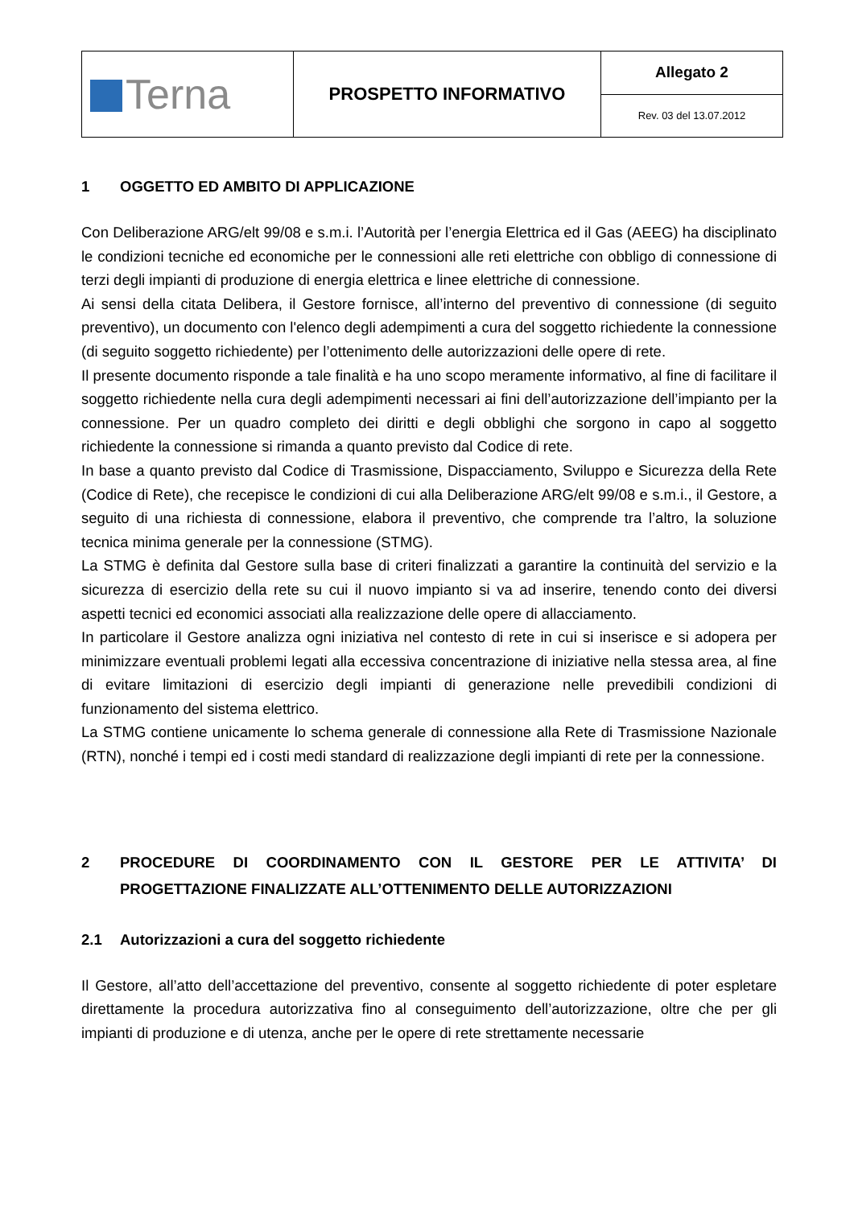| Terna | PROSPETTO INFORMATIVO | Allegato 2 |
| | | Rev. 03 del 13.07.2012 |
1 OGGETTO ED AMBITO DI APPLICAZIONE
Con Deliberazione ARG/elt 99/08 e s.m.i. l’Autorità per l’energia Elettrica ed il Gas (AEEG) ha disciplinato le condizioni tecniche ed economiche per le connessioni alle reti elettriche con obbligo di connessione di terzi degli impianti di produzione di energia elettrica e linee elettriche di connessione.
Ai sensi della citata Delibera, il Gestore fornisce, all’interno del preventivo di connessione (di seguito preventivo), un documento con l'elenco degli adempimenti a cura del soggetto richiedente la connessione (di seguito soggetto richiedente) per l’ottenimento delle autorizzazioni delle opere di rete.
Il presente documento risponde a tale finalità e ha uno scopo meramente informativo, al fine di facilitare il soggetto richiedente nella cura degli adempimenti necessari ai fini dell’autorizzazione dell’impianto per la connessione. Per un quadro completo dei diritti e degli obblighi che sorgono in capo al soggetto richiedente la connessione si rimanda a quanto previsto dal Codice di rete.
In base a quanto previsto dal Codice di Trasmissione, Dispacciamento, Sviluppo e Sicurezza della Rete (Codice di Rete), che recepisce le condizioni di cui alla Deliberazione ARG/elt 99/08 e s.m.i., il Gestore, a seguito di una richiesta di connessione, elabora il preventivo, che comprende tra l’altro, la soluzione tecnica minima generale per la connessione (STMG).
La STMG è definita dal Gestore sulla base di criteri finalizzati a garantire la continuità del servizio e la sicurezza di esercizio della rete su cui il nuovo impianto si va ad inserire, tenendo conto dei diversi aspetti tecnici ed economici associati alla realizzazione delle opere di allacciamento.
In particolare il Gestore analizza ogni iniziativa nel contesto di rete in cui si inserisce e si adopera per minimizzare eventuali problemi legati alla eccessiva concentrazione di iniziative nella stessa area, al fine di evitare limitazioni di esercizio degli impianti di generazione nelle prevedibili condizioni di funzionamento del sistema elettrico.
La STMG contiene unicamente lo schema generale di connessione alla Rete di Trasmissione Nazionale (RTN), nonché i tempi ed i costi medi standard di realizzazione degli impianti di rete per la connessione.
2 PROCEDURE DI COORDINAMENTO CON IL GESTORE PER LE ATTIVITA’ DI PROGETTAZIONE FINALIZZATE ALL’OTTENIMENTO DELLE AUTORIZZAZIONI
2.1 Autorizzazioni a cura del soggetto richiedente
Il Gestore, all’atto dell’accettazione del preventivo, consente al soggetto richiedente di poter espletare direttamente la procedura autorizzativa fino al conseguimento dell’autorizzazione, oltre che per gli impianti di produzione e di utenza, anche per le opere di rete strettamente necessarie